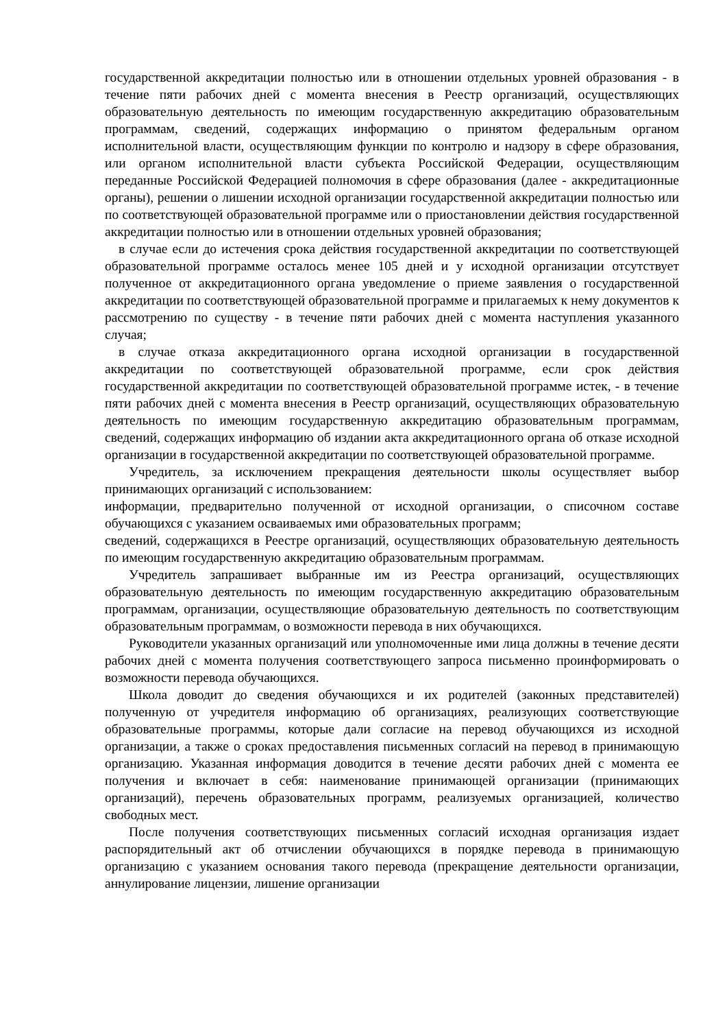государственной аккредитации полностью или в отношении отдельных уровней образования - в течение пяти рабочих дней с момента внесения в Реестр организаций, осуществляющих образовательную деятельность по имеющим государственную аккредитацию образовательным программам, сведений, содержащих информацию о принятом федеральным органом исполнительной власти, осуществляющим функции по контролю и надзору в сфере образования, или органом исполнительной власти субъекта Российской Федерации, осуществляющим переданные Российской Федерацией полномочия в сфере образования (далее - аккредитационные органы), решении о лишении исходной организации государственной аккредитации полностью или по соответствующей образовательной программе или о приостановлении действия государственной аккредитации полностью или в отношении отдельных уровней образования;
в случае если до истечения срока действия государственной аккредитации по соответствующей образовательной программе осталось менее 105 дней и у исходной организации отсутствует полученное от аккредитационного органа уведомление о приеме заявления о государственной аккредитации по соответствующей образовательной программе и прилагаемых к нему документов к рассмотрению по существу - в течение пяти рабочих дней с момента наступления указанного случая;
в случае отказа аккредитационного органа исходной организации в государственной аккредитации по соответствующей образовательной программе, если срок действия государственной аккредитации по соответствующей образовательной программе истек, - в течение пяти рабочих дней с момента внесения в Реестр организаций, осуществляющих образовательную деятельность по имеющим государственную аккредитацию образовательным программам, сведений, содержащих информацию об издании акта аккредитационного органа об отказе исходной организации в государственной аккредитации по соответствующей образовательной программе.
Учредитель, за исключением прекращения деятельности школы осуществляет выбор принимающих организаций с использованием:
информации, предварительно полученной от исходной организации, о списочном составе обучающихся с указанием осваиваемых ими образовательных программ;
сведений, содержащихся в Реестре организаций, осуществляющих образовательную деятельность по имеющим государственную аккредитацию образовательным программам.
Учредитель запрашивает выбранные им из Реестра организаций, осуществляющих образовательную деятельность по имеющим государственную аккредитацию образовательным программам, организации, осуществляющие образовательную деятельность по соответствующим образовательным программам, о возможности перевода в них обучающихся.
Руководители указанных организаций или уполномоченные ими лица должны в течение десяти рабочих дней с момента получения соответствующего запроса письменно проинформировать о возможности перевода обучающихся.
Школа доводит до сведения обучающихся и их родителей (законных представителей) полученную от учредителя информацию об организациях, реализующих соответствующие образовательные программы, которые дали согласие на перевод обучающихся из исходной организации, а также о сроках предоставления письменных согласий на перевод в принимающую организацию. Указанная информация доводится в течение десяти рабочих дней с момента ее получения и включает в себя: наименование принимающей организации (принимающих организаций), перечень образовательных программ, реализуемых организацией, количество свободных мест.
После получения соответствующих письменных согласий исходная организация издает распорядительный акт об отчислении обучающихся в порядке перевода в принимающую организацию с указанием основания такого перевода (прекращение деятельности организации, аннулирование лицензии, лишение организации